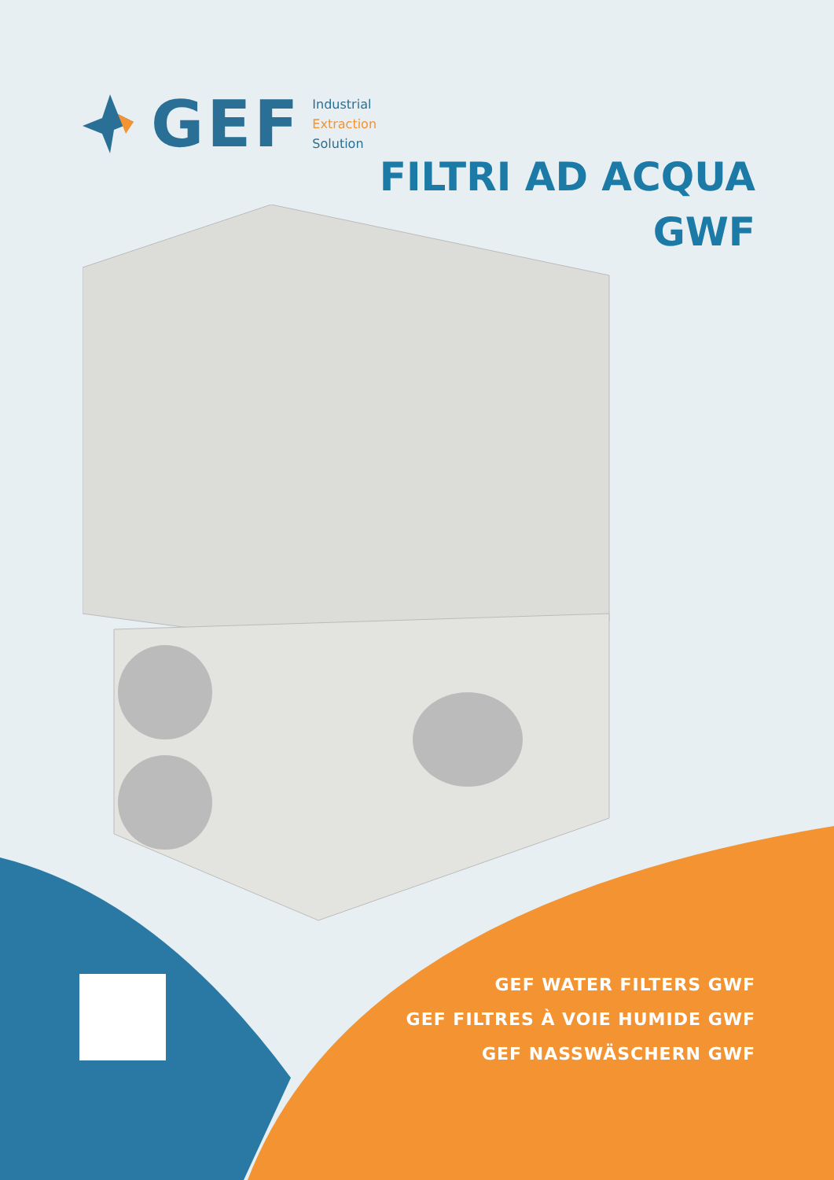GEF
Industrial
Extraction
Solution
FILTRI AD ACQUA
GWF
GEF WATER FILTERS GWF
GEF FILTRES À VOIE HUMIDE GWF
GEF NASSWÄSCHERN GWF